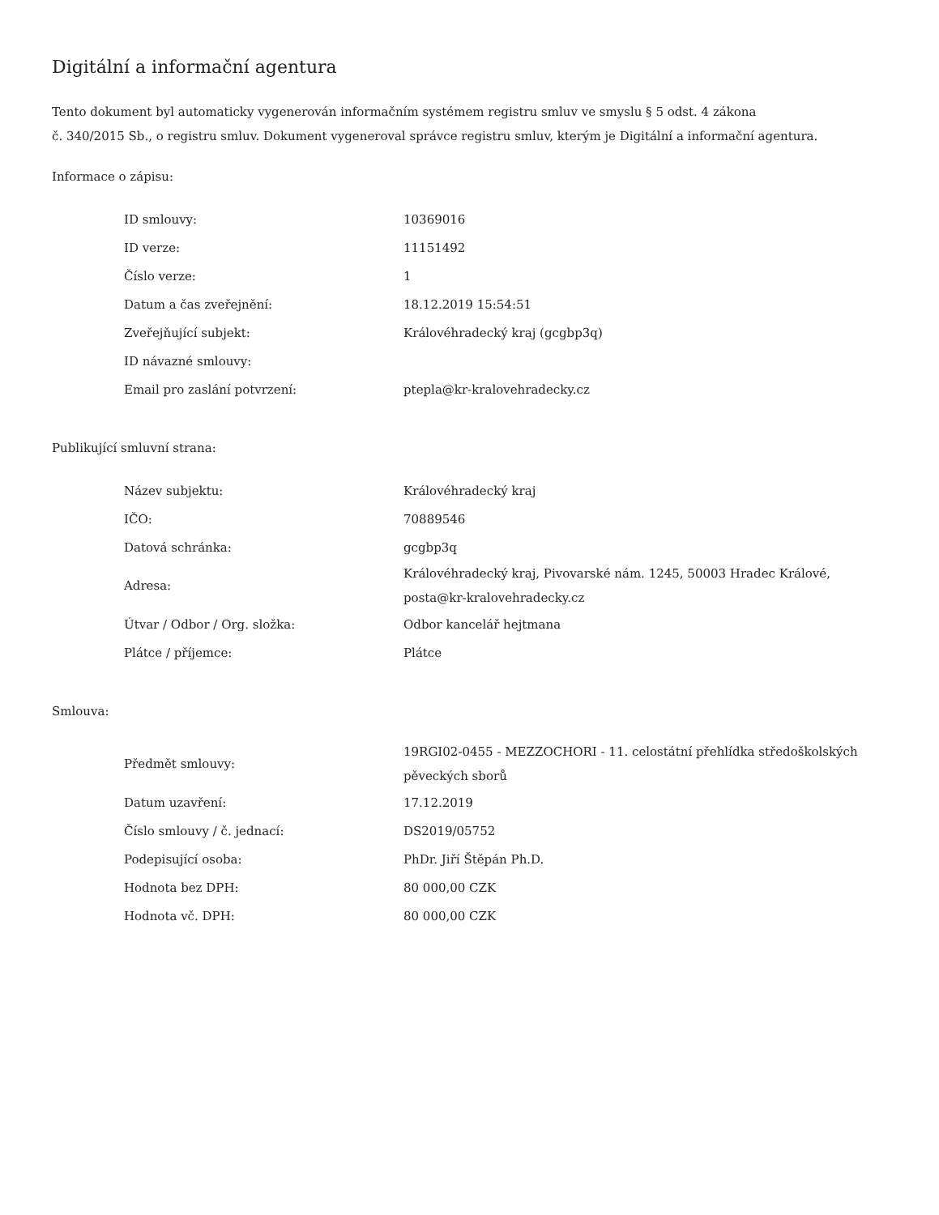Digitální a informační agentura
Tento dokument byl automaticky vygenerován informačním systémem registru smluv ve smyslu § 5 odst. 4 zákona
č. 340/2015 Sb., o registru smluv. Dokument vygeneroval správce registru smluv, kterým je Digitální a informační agentura.
Informace o zápisu:
| ID smlouvy: | 10369016 |
| ID verze: | 11151492 |
| Číslo verze: | 1 |
| Datum a čas zveřejnění: | 18.12.2019 15:54:51 |
| Zveřejňující subjekt: | Královéhradecký kraj (gcgbp3q) |
| ID návazné smlouvy: | |
| Email pro zaslání potvrzení: | ptepla@kr-kralovehradecky.cz |
Publikující smluvní strana:
| Název subjektu: | Královéhradecký kraj |
| IČO: | 70889546 |
| Datová schránka: | gcgbp3q |
| Adresa: | Královéhradecký kraj, Pivovarské nám. 1245, 50003 Hradec Králové, posta@kr-kralovehradecky.cz |
| Útvar / Odbor / Org. složka: | Odbor kancelář hejtmana |
| Plátce / příjemce: | Plátce |
Smlouva:
| Předmět smlouvy: | 19RGI02-0455 - MEZZOCHORI - 11. celostátní přehlídka středoškolských pěveckých sborů |
| Datum uzavření: | 17.12.2019 |
| Číslo smlouvy / č. jednací: | DS2019/05752 |
| Podepisující osoba: | PhDr. Jiří Štěpán Ph.D. |
| Hodnota bez DPH: | 80 000,00 CZK |
| Hodnota vč. DPH: | 80 000,00 CZK |